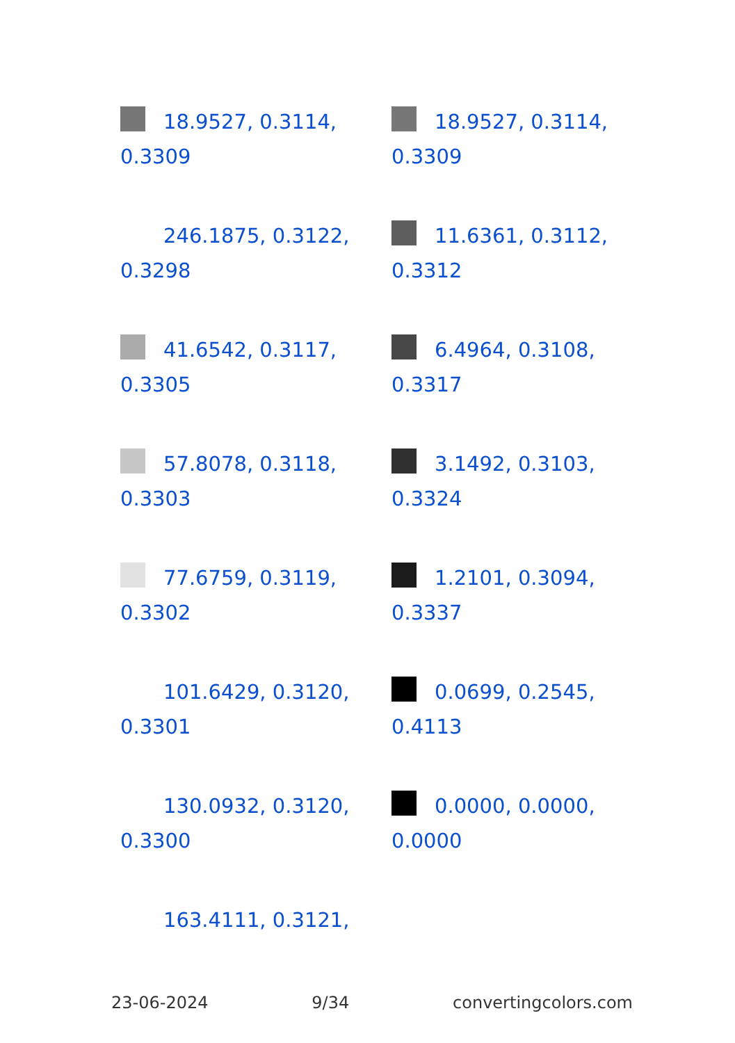18.9527, 0.3114,
0.3309
18.9527, 0.3114,
0.3309
246.1875, 0.3122,
0.3298
11.6361, 0.3112,
0.3312
41.6542, 0.3117,
0.3305
6.4964, 0.3108,
0.3317
57.8078, 0.3118,
0.3303
3.1492, 0.3103,
0.3324
77.6759, 0.3119,
0.3302
1.2101, 0.3094,
0.3337
101.6429, 0.3120,
0.3301
0.0699, 0.2545,
0.4113
130.0932, 0.3120,
0.3300
0.0000, 0.0000,
0.0000
163.4111, 0.3121,
23-06-2024 9/34 convertingcolors.com